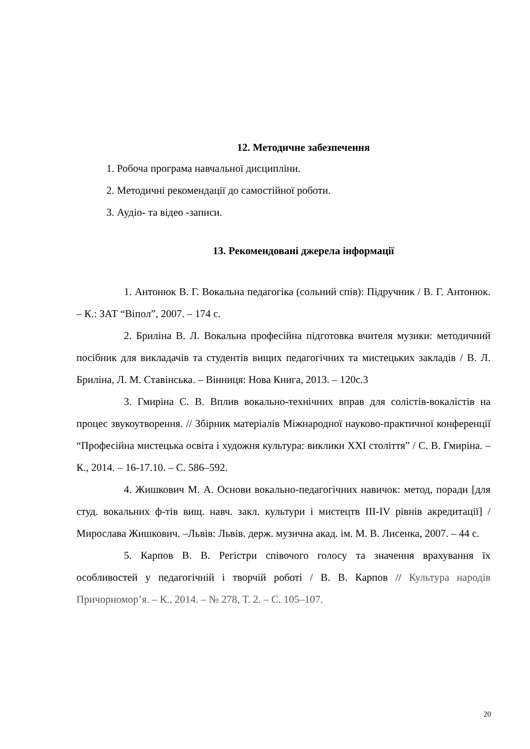12. Методичне забезпечення
1. Робоча програма навчальної дисципліни.
2. Методичні рекомендації до самостійної роботи.
3. Аудіо- та відео -записи.
13. Рекомендовані джерела інформації
1. Антонюк В. Г. Вокальна педагогіка (сольний спів): Підручник / В. Г. Антонюк. – К.: ЗАТ “Віпол”, 2007. – 174 с.
2. Бриліна В. Л. Вокальна професійна підготовка вчителя музики: методичний посібник для викладачів та студентів вищих педагогічних та мистецьких закладів / В. Л. Бриліна, Л. М. Ставінська. – Вінниця: Нова Книга, 2013. – 120с.3
3. Гмиріна С. В. Вплив вокально-технічних вправ для солістів-вокалістів на процес звукоутворення. // Збірник матеріалів Міжнародної науково-практичної конференції “Професійна мистецька освіта і художня культура: виклики XXI століття” / С. В. Гмиріна. – К., 2014. – 16-17.10. – С. 586–592.
4. Жишкович М. А. Основи вокально-педагогічних навичок: метод, поради [для студ. вокальних ф-тів вищ. навч. закл. культури і мистецтв III-IV рівнів акредитації] / Мирослава Жишкович. –Львів: Львів. держ. музична акад. ім. М. В. Лисенка, 2007. – 44 с.
5. Карпов В. В. Регістри співочого голосу та значення врахування їх особливостей у педагогічній і творчій роботі / В. В. Карпов // Культура народів Причорномор’я. – К., 2014. – № 278, Т. 2. – С. 105–107.
20